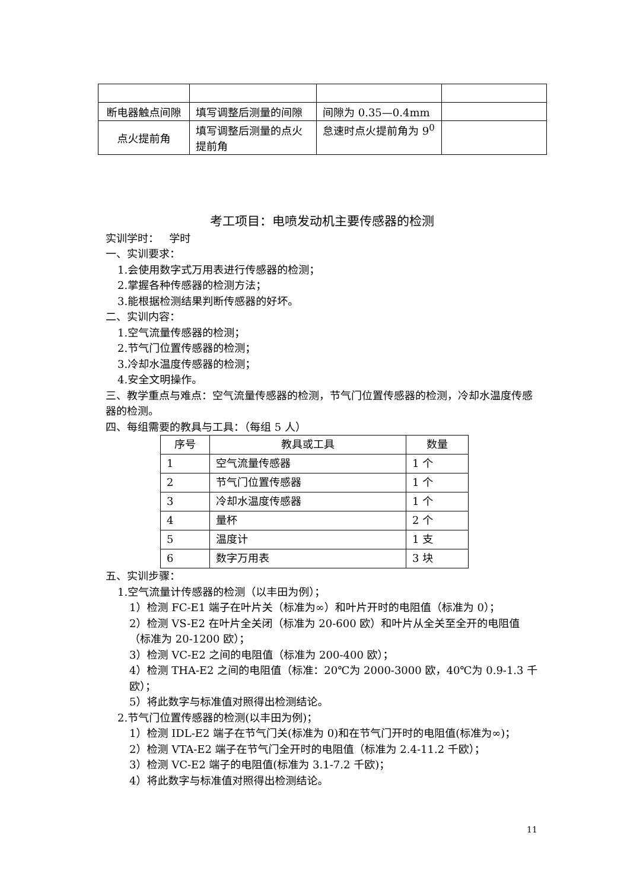| 断电器触点间隙 | 填写调整后测量的间隙 | 间隙为 0.35—0.4mm | |
| 点火提前角 | 填写调整后测量的点火提前角 | 怠速时点火提前角为 9<sup>0</sup> | |
考工项目：电喷发动机主要传感器的检测
实训学时： 学时
一、实训要求：
1.会使用数字式万用表进行传感器的检测；
2.掌握各种传感器的检测方法；
3.能根据检测结果判断传感器的好坏。
二、实训内容：
1.空气流量传感器的检测；
2.节气门位置传感器的检测；
3.冷却水温度传感器的检测；
4.安全文明操作。
三、教学重点与难点：空气流量传感器的检测，节气门位置传感器的检测，冷却水温度传感器的检测。
四、每组需要的教具与工具：（每组 5 人）
| 序号 | 教具或工具 | 数量 |
| --- | --- | --- |
| 1 | 空气流量传感器 | 1 个 |
| 2 | 节气门位置传感器 | 1 个 |
| 3 | 冷却水温度传感器 | 1 个 |
| 4 | 量杯 | 2 个 |
| 5 | 温度计 | 1 支 |
| 6 | 数字万用表 | 3 块 |
五、实训步骤：
1.空气流量计传感器的检测（以丰田为例）；
1）检测 FC-E1 端子在叶片关（标准为∞）和叶片开时的电阻值（标准为 0）；
2）检测 VS-E2 在叶片全关闭（标准为 20-600 欧）和叶片从全关至全开的电阻值（标准为 20-1200 欧）；
3）检测 VC-E2 之间的电阻值（标准为 200-400 欧）；
4）检测 THA-E2 之间的电阻值（标准：20℃为 2000-3000 欧，40℃为 0.9-1.3 千欧）；
5）将此数字与标准值对照得出检测结论。
2.节气门位置传感器的检测(以丰田为例)；
1）检测 IDL-E2 端子在节气门关(标准为 0)和在节气门开时的电阻值(标准为∞)；
2）检测 VTA-E2 端子在节气门全开时的电阻值（标准为 2.4-11.2 千欧）；
3）检测 VC-E2 端子的电阻值(标准为 3.1-7.2 千欧)；
4）将此数字与标准值对照得出检测结论。
11